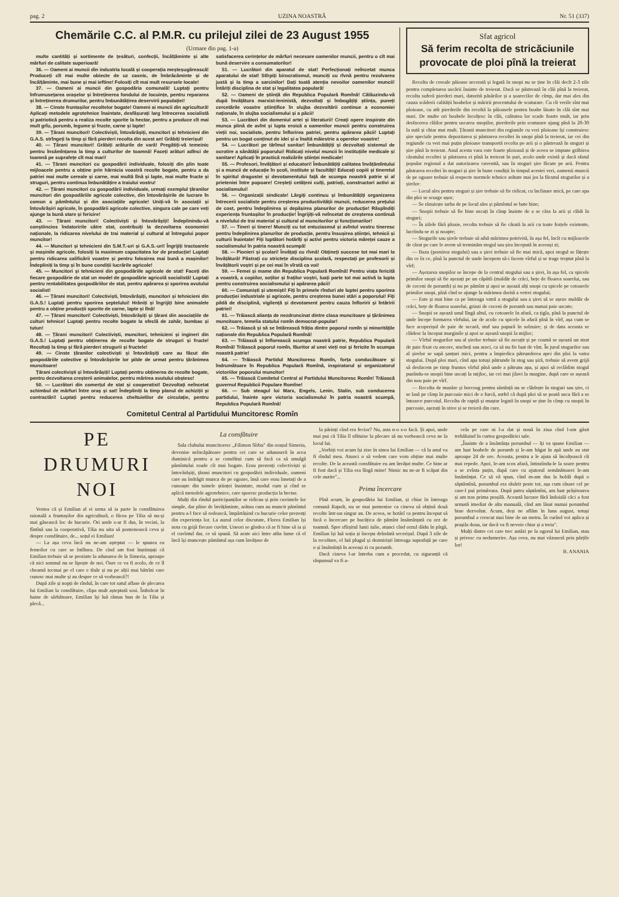pag. 2 UZINA NOASTRĂ Nr. 51 (337)
Chemările C.C. al P.M.R. cu prilejul zilei de 23 August 1955
(Urmare din pag. 1-a)
multe cantități și sortimente de țesături, confecții, încălțăminte și alte mărfuri de calitate superioară!
36. — Oameni ai muncii din industria locală și cooperația meșteșugărească! Produceți cît mai multe obiecte de uz casnic, de îmbrăcăminte și de încălțăminte, mai bune și mai ieftine! Folosiți cît mai mult resursele locale!
37. — Oameni ai muncii din gospodăria comunală! Luptați pentru înfrumusețarea orașelor și întreținerea fondului de locuințe, pentru repararea și întreținerea drumurilor, pentru îmbunătățirea deservirii populației!
38. — Cinste fruntașilor recoltelor bogate! Oameni ai muncii din agricultură! Aplicați metodele agrotehnice înaintate, desfășurați larg întrecerea socialistă și patriotică pentru a realiza recolte sporite la hectar, pentru a produce cît mai mult grîu, porumb, legume și fructe, carne și lapte!
39. — Țărani muncitori! Colectiviști, întovărășiți, muncitori și tehnicieni din G.A.S. strîngeți la timp și fără pierderi recolta din acest an! Grăbiți treierișul!
40. — Țărani muncitori! Grăbiți arăturile de vară! Pregătiți-vă temeinic pentru însămînțarea la timp a culturilor de toamnă! Faceți arături adînci de toamnă pe suprafețe cît mai mari!
41. — Țărani muncitori cu gospodării individuale, folosiți din plin toate mijloacele pentru a obține prin hărnicia voastră recolte bogate, pentru a da patriei mai multe cereale și carne, mai multă lînă și lapte, mai multe fructe și struguri, pentru continua îmbunătățire a traiului vostru!
42. — Țărani muncitori cu gospodării individuale, urmați exemplul țăranilor muncitori din gospodăriile agricole colective, din întovărășirile de lucrare în comun a pămîntului și din asociațiile agricole! Uniți-vă în asociații și întovărășiri agricole, în gospodării agricole colective, singura cale pe care veți ajunge la bună stare și fericire!
43. — Țărani muncitori! Colectiviști și întovărășiți! Îndeplinindu-vă conștiincios îndatoririle către stat, contribuiți la dezvoltarea economiei naționale, la ridicarea nivelului de trai material și cultural al întregului popor muncitor!
44. — Muncitori și tehnicieni din S.M.T.-uri și G.A.S.-uri! Îngrijiți tractoarele și mașinile agricole, folosiți la maximum capacitatea lor de producție! Luptați pentru ridicarea calificării voastre și pentru folosirea mai bună a mașinilor! Îndepliniți la timp și în bune condiții lucrările agricole!
45. — Muncitori și tehnicieni din gospodăriile agricole de stat! Faceți din fiecare gospodărie de stat un model de gospodărie agricolă socialistă! Luptați pentru rentabilitatea gospodăriilor de stat, pentru apărarea și sporirea avutului socialist!
46. — Țărani muncitori! Colectiviști, întovărășiți, muncitori și tehnicieni din G.A.S.! Luptați pentru sporirea șeptelului! Hrăniți și îngrijiți bine animalele pentru a obține producții sporite de carne, lapte și lînă!
47. — Țărani muncitori! Colectiviști, întovărășiți și țărani din asociațiile de culturi tehnice! Luptați pentru recolte bogate la sfeclă de zahăr, bumbac și tutun!
48. — Țărani muncitori! Colectiviști, muncitori, tehnicieni și ingineri din G.A.S.! Luptați pentru obținerea de recolte bogate de struguri și fructe! Recoltați la timp și fără pierderi strugurii și fructele!
49. — Cinste țăranilor colectiviști și întovărășiți care au făcut din gospodăriile colective și întovărășirile lor pilde de urmat pentru țărănimea muncitoare!
Țărani colectiviști și întovărășiți! Luptați pentru obținerea de recolte bogate, pentru dezvoltarea creșterii animalelor, pentru mărirea avutului obștesc!
50. — Lucrători din comerțul de stat și cooperatist! Dezvoltați neîncetat schimbul de mărfuri între oraș și sat! Îndepliniți la timp planul de achiziții și contractări! Luptați pentru reducerea cheltuielilor de circulație, pentru satisfacerea cerințelor de mărfuri necesare oamenilor muncii, pentru o cît mai bună deservire a consumatorilor!
51. — Lucrători din aparatul de stat! Perfecționați neîncetat munca aparatului de stat! Stîrpiți birocratismul, munciți cu rîvnă pentru rezolvarea justă și la timp a sarcinilor! Dați toată atenția nevoilor oamenilor muncii! Întăriți disciplina de stat și legalitatea populară!
52. — Oameni de știință din Republica Populară Romînă! Călăuzindu-vă după învățătura marxist-leninistă, dezvoltați și îmbogățiți știința, puneți cercetările voastre științifice în slujba dezvoltării continue a economiei naționale, în slujba socialismului și a păcii!
53. — Lucrători din domeniul artei și literaturii! Creați opere inspirate din munca plină de avînt și lupta eroică a oamenilor muncii pentru construirea vieții noi, socialiste, pentru înflorirea patriei, pentru apărarea păcii! Luptați pentru un bogat conținut de idei și o înaltă măiestrie a operelor voastre!
54. — Lucrători pe tărîmul sanitar! Îmbunătățiți și dezvoltați sistemul de ocrotire a sănătății poporului! Ridicați nivelul muncii în instituțiile medicale și sanitare! Aplicați în practică realizările științei medicale!
55. — Profesori, învățători și educatori! Îmbunătățiți calitatea învățămîntului și a muncii de educație în școli, institute și facultăți! Educați copiii și tineretul în spiritul dragostei și devotamentului față de scumpa noastră patrie și al prieteniei între popoare! Creșteți cetățeni culți, patrioți, constructori activi ai socialismului!
56. — Organizații sindicale! Lărgiți continuu și îmbunătățiți organizarea întrecerii socialiste pentru creșterea productivității muncii, reducerea prețului de cost, pentru îndeplinirea și depășirea planurilor de producție! Răspîndiți experiența fruntașilor în producție! Îngrijiți-vă neîncetat de creșterea continuă a nivelului de trai material și cultural al muncitorilor și funcționarilor!
57. — Tineri și tinere! Munciți cu tot entuziasmul și avîntul vostru tineresc pentru îndeplinirea planurilor de producție, pentru însușirea științei, tehnicii și culturii înaintate! Fiți luptători hotărîți și activi pentru victoria măreței cauze a socialismului în patria noastră scumpă!
58. — Pionieri și școlari! Învățați cu rîvnă! Obțineți succese tot mai mari la învățătură! Păstrați cu strictețe disciplina școlară, respectați pe profesorii și învățătorii voștri și pe cei mai în vîrstă ca voi!
59. — Femei și mame din Republica Populară Romînă! Pentru viața fericită a voastră, a copiilor, soților și fraților voștri, luați parte tot mai activă la lupta pentru construirea socialismului și apărarea păcii!
60. — Comuniști și utemiști! Fiți în primele rînduri ale luptei pentru sporirea producției industriale și agricole, pentru creșterea bunei stări a poporului! Fiți pildă de disciplină, vigilență și devotament pentru cauza înfloririi și întăririi patriei!
61. — Trăiască alianța de nezdruncinat dintre clasa muncitoare și țărănimea muncitoare, temelia statului romîn democrat-popular!
62. — Trăiască și să se întărească frăția dintre poporul romîn și minoritățile naționale din Republica Populară Romînă!
63. — Trăiască și înflorească scumpa noastră patrie, Republica Populară Romînă! Trăiască poporul romîn, făuritor al unei vieți noi și fericite în scumpa noastră patrie!
64. — Trăiască Partidul Muncitoresc Romîn, forța conducătoare și îndrumătoare în Republica Populară Romînă, inspiratorul și organizatorul victoriilor poporului muncitor!
65. — Trăiască Comitetul Central al Partidului Muncitoresc Romîn! Trăiască guvernul Republicii Populare Romîne!
66. — Sub steagul lui Marx, Engels, Lenin, Stalin, sub conducerea partidului, înainte spre victoria socialismului în patria noastră scumpă, Republica Populară Romînă!
Comitetul Central al Partidului Muncitoresc Romîn
Sfat agricol
Să ferim recolta de stricăciunile provocate de ploi pînă la treierat
Recolta de cereale păioase secerată și legată în snopi nu se ține în clăi decît 2-3 zile pentru completarea uscării înainte de treierat. Dacă se păstrează în clăi pînă la treierat, recolta suferă pierderi mari, datorită păsărilor și a șoarecilor de cîmp, dar mai ales din cauza scăderii calității boabelor și măririi procentului de scuturare. Cu cît verile sînt mai ploioase, cu atît pierderile din recoltă la păioasele pentru boabe lăsate în clăi sînt mai mari. De multe ori boabele încolțesc în clăi, calitatea lor scade foarte mult, iar prin desfacerea clăilor pentru uscarea snopilor, pierderile prin scuturare ajung pînă la 20-30 la sută și chiar mai mult. Țăranii muncitori din regiunile cu veri ploioase își construiesc șire speciale pentru depozitarea și păstrarea recoltei în snopi pînă la treierat, iar cei din regiunile cu veri mai puțin ploioase transportă recolta pe arii și o păstrează în stoguri și șire pînă la treierat. Anul acesta vara este foarte ploioasă și de aceea se impune grăbirea căratului recoltei și păstrarea ei pînă la treierat în șuri, acolo unde există și dacă sfatul popular regional a dat autorizarea cuvenită, sau în stoguri șire făcute pe arii. Pentru păstrarea recoltei în stoguri și șire în bune condiții în timpul acestei veri, oamenii muncii de pe ogoare trebuie să respecte normele tehnice arătate mai jos la făcutul stogurilor și a șirelor:
— Locul ales pentru stoguri și șire trebuie să fie ridicat, cu înclinare mică, pe care apa din ploi se scurge ușor;
— Se răzuiește iarba de pe locul ales și pămîntul se bate bine;
— Snopii trebuie să fie bine uscați în cîmp înainte de a se căra la arii și clădi în stoguri;
— În zilele fără ploaie, recolta trebuie să fie cărată la arii cu toate forțele existente, lucrîndu-se zi și noapte;
— Stogurile sau șirele trebuie să aibă mărimea potrivită, în așa fel, încît cu mijloacele de cărat pe care le avem să terminăm stogul sau șira începută în aceeași zi;
— Baza (pornirea stogului) sau a șirei trebuie să fie mai mică, apoi stogul se lățește din ce în ce, pînă la punctul de unde începem să-i facem vîrful și se trage treptat pînă la vîrf;
— Așezarea snopilor se începe de la centrul stogului sau a șirei, în așa fel, ca spicele primilor snopi să fie așezați pe un căpătîi (maldăr de crăci, bețe de floarea soarelui, sau de coceni de porumb) și nu pe pămînt și apoi se așează alți snopi cu spicele pe cotoarele primilor snopi, pînă cînd se ajunge la mărimea dorită a vetrei stogului;
— Este și mai bine ca pe întreaga vatră a stogului sau a șirei să se așeze maldăr de crăci, bețe de floarea soarelui, grinzi de coceni de porumb sau numai paie uscate;
— Snopii se așează unul lîngă altul, cu cotoarele în afară, ca țigla, pînă la punctul de unde începe formarea vîrfului, iar de acolo cu spicele în afară pînă în vîrf, așa cum se face acoperișul de paie de secară, stuf sau papură în solzuire; și de data aceasta se clădesc la început marginile și apoi se așează snopii la mijloc;
— Vîrful stogurilor sau al șirelor trebuie să fie ascuțit și pe coamă se așează un strat de paie fixat cu ancore, stacheți sau araci, ca să nu fie luat de vînt. În jurul stogurilor sau al șirelor se sapă șanțuri mici, pentru a împiedica pătrunderea apei din ploi la vatra stogului. După ploi mari, cînd apa totuși pătrunde în stog sau șiră, trebuie să avem grijă să desfacem pe timp frumos vîrful pînă unde a pătruns apa, și apoi să reclădim stogul punîndu-se snopii bine uscați la mijloc, iar cei mai jilavi la margine, după care se așează din nou paie pe vîrf.
— Recolta de mazăre și borceag pentru sămînță nu se clădește în stoguri sau șire, ci se lasă pe cîmp în purcoaie mici de o furcă, astfel că după ploi să se poată usca fără a se întoarce purcoiul. Recolta de rapiță și muștar legată în snopi se ține în cîmp cu snopii în purcoaie, așezați în stive și se treieră din care.
PE DRUMURI NOI
Vestea că și Emilian al ei urma să ia parte la consfătuirea raională a fruntașilor din agricultură, o făcea pe Tilia să nu-și mai găsească loc de bucurie. Ori unde s-ar fi dus, în vecini, la fîntînă sau la cooperativă, Tilia nu uita să pomenească ceva și despre consfătuire, de... soțul ei Emilian!
— La așa ceva încă nu ne-am așteptat — le spunea ea femeilor cu care se întîlnea. De cînd am fost înștiințați că Emilian trebuie să se prezinte la adunarea de la Simeria, aproape că nici somnul nu se lipește de noi. Oare ce va fi acolo, de ce îl cheamă tocmai pe el care e tînăr și nu pe alții mai bătrîni care cunosc mai multe și au despre ce să vorbească?!
După zile și nopți de rîndul, în care tot satul aflase de plecarea lui Emilian la consfătuire, clipa mult așteptată sosi. Îmbrăcat în haine de sărbătoare, Emilian își luă rămas bun de la Tilia și plecă...
La consfătuire
Sala clubului muncitoresc „Filimon Sîrbu" din orașul Simeria, devenise neîncăpătoare pentru cei care se adunaseră în acea duminică pentru a se consfătui cum să facă ca să smulgă pămîntului roade cît mai bogate. Erau prezenți colectiviști și întovărășiți, țărani muncitori cu gospodării individuale, oameni care au îndrăgit munca de pe ogoare, însă care erau însetați de a cunoaște din tainele științei înaintate, modul cum și cînd se aplică metodele agrotehnice, care sporesc producția la hectar.
Mulți din rîndul participanților se ridicau și prin cuvintele lor simple, dar pline de învățăminte, arătau cum au muncit pămîntul pentru a-l face să rodească, împărtășind cu bucurie celor prezenți din experiența lor. La auzul celor discutate, Florea Emilian își nota cu grijă fiecare cuvînt. Uneori se gîndea că ar fi bine să ia și el cuvîntul dar, ce să spună. Să arate aici între atîta lume că el încă își muncește pămîntul așa cum învățase de
la părinți cînd era fecior? Nu, asta n-o s-o facă. Și apoi, unde mai pui că Tilia îl sfătuise la plecare să nu vorbească ceva ne la locul lui.
„Vorbiți voi acum își zise în sinea lui Emilian — că la anul va fi rîndul meu. Atunci o să vedem care vom obține mai multe recolte. De la această consfătuire eu am învățat multe. Ce bine ar fi fost dacă și Tilia era lîngă mine! Nimic nu ne-ar fi scăpat din cele auzite"...
Prima încercare
Pînă acum, în gospodăria lui Emilian, și chiar în întreaga comună Rapolt, nu se mai pomenise ca cineva să obțină două recolte într-un singur an. De aceea, se hotărî ca pentru început să facă o încercare pe bucățica de pămînt însămînțată cu orz de toamnă. Spre sfîrșitul lunii iulie, atunci cînd orzul dădu în pîrgă, Emilian își luă soția și începu deîndată secerișul. După 3 zile de la recoltare, el luă plugul și dezmiriști întreaga suprafață pe care o și însămînță în aceeași zi cu porumb.
Dacă cineva l-ar întreba cum a procedat, cu siguranță că răspunsul va fi a-
cela pe care ni l-a dat și nouă în ziua cînd l-am găsit trebăluind în curtea gospodăriei sale.
„Înainte de a însămînța porumbul — îți va spune Emilian — am luat boabele de porumb și le-am băgat în apă unde au stat aproape 24 de ore. Aceasta, pentru a le ajuta să încolțească cît mai repede. Apoi, le-am scos afară, întinzîndu-le la soare pentru a se zvînta puțin, după care cu ajutorul semănătoarei le-am însămînțat. Ce să vă spun, cînd m-am dus la holdă după o săptămînă, porumbul era răsărit peste tot, așa cum răsare cel pe care-l pui primăvara. După patru săptămîni, am luat prășitoarea și am tras prima prașilă. Această lucrare fără îndoială căci a fost urmată imediat de alta manuală, cînd am lăsat numai porumbul bine dezvoltat. Acum, deși ne aflăm în luna august, totuși porumbul a crescut mai bine de un metru. În curînd voi aplica și prașila doua, iar dacă va fi nevoie chiar și a treia".
Mulți dintre cei care trec astăzi pe la ogorul lui Emilian, stau și privesc cu nedumerire. Așa ceva, nu mai văzuseră prin părțile lor!
B. ANANIA